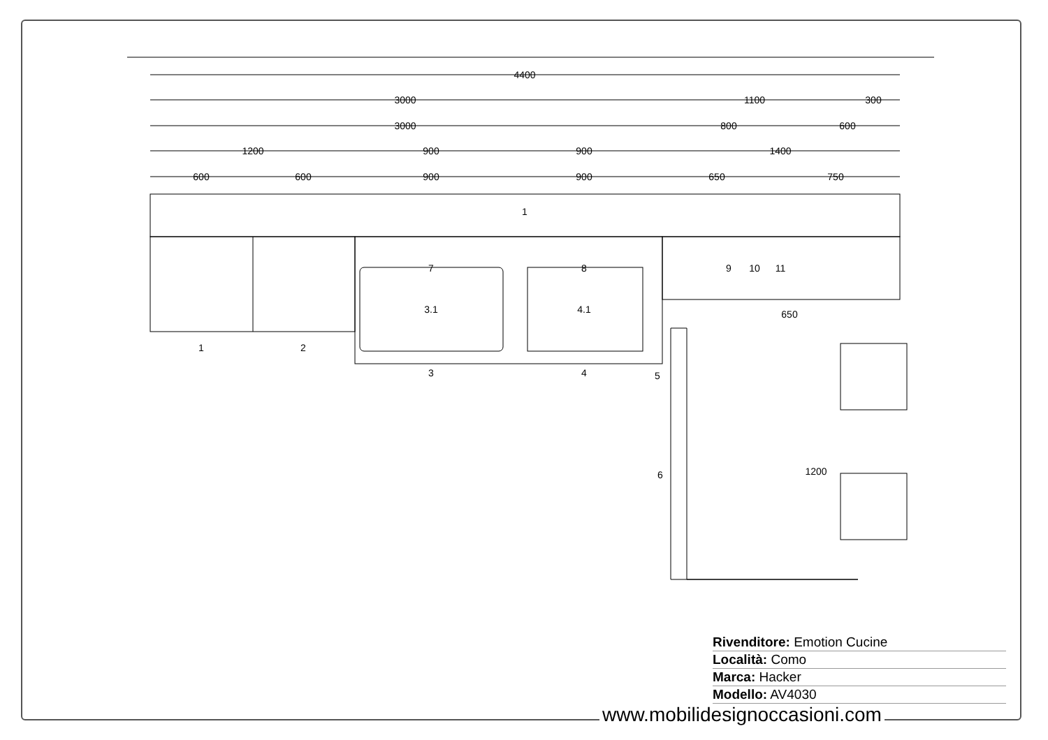4400
3000
1100
300
3000
800
600
1200
900
900
1400
600
600
900
900
650
750
1
7
8
9
10
11
3.1
4.1
1
2
3
4
5
6
650
1200
Rivenditore: Emotion Cucine
Località: Como
Marca: Hacker
Modello: AV4030
www.mobilidesignoccasioni.com